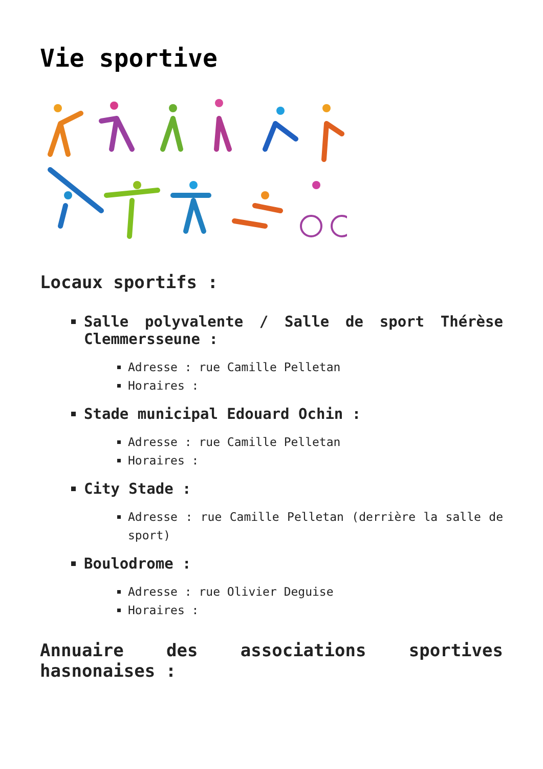Vie sportive
Locaux sportifs :
Salle polyvalente / Salle de sport Thérèse Clemmersseune :
Adresse : rue Camille Pelletan
Horaires :
Stade municipal Edouard Ochin :
Adresse : rue Camille Pelletan
Horaires :
City Stade :
Adresse : rue Camille Pelletan (derrière la salle de sport)
Boulodrome :
Adresse : rue Olivier Deguise
Horaires :
Annuaire des associations sportives hasnonaises :